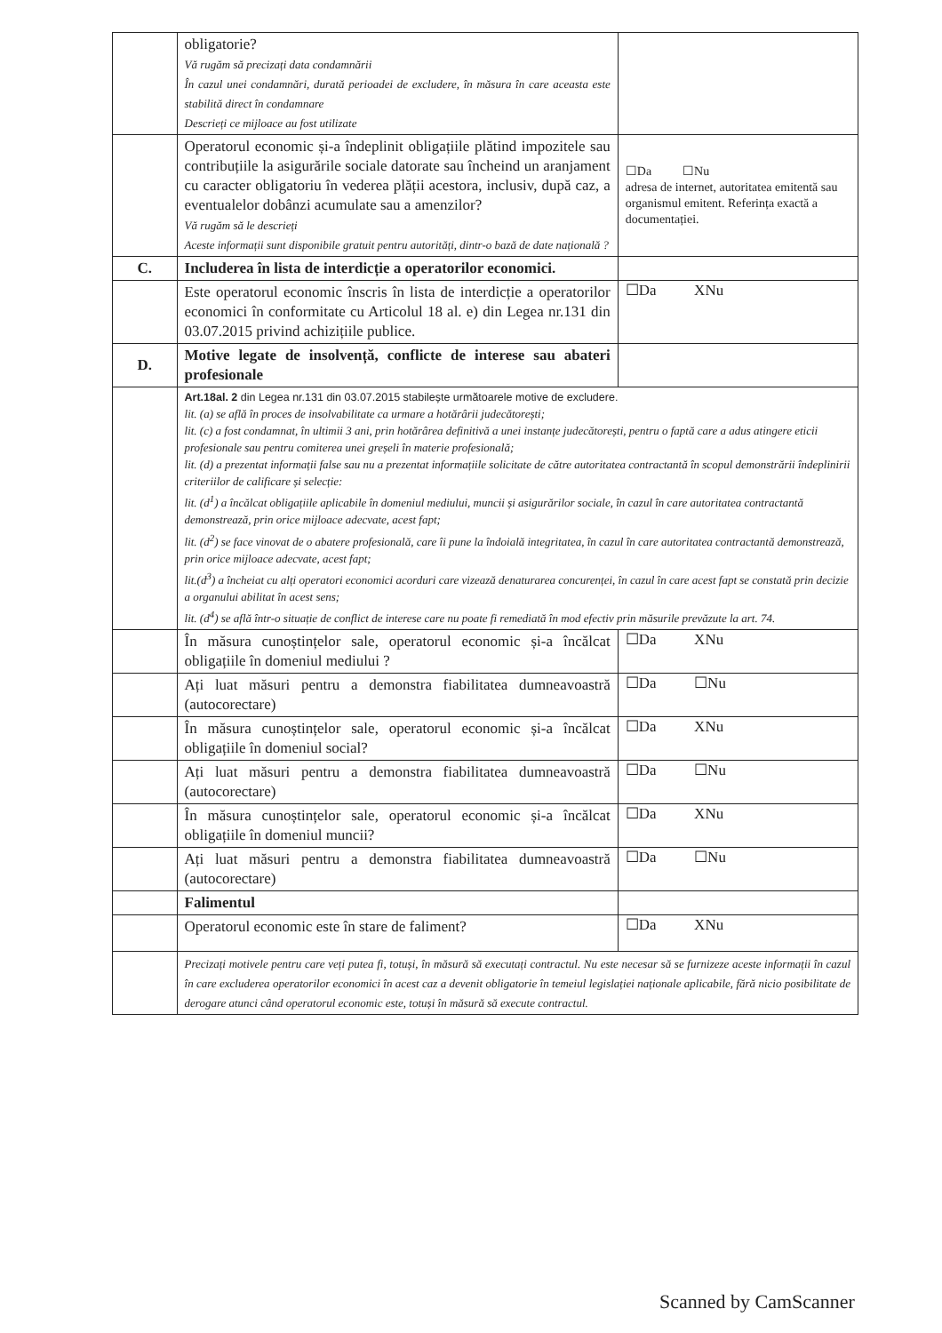| | obligatorie? Vă rugăm să precizați data condamnării În cazul unei condamnări, durată perioadei de excludere, în măsura în care aceasta este stabilită direct în condamnare Descrieți ce mijloace au fost utilizate | |
| | Operatorul economic și-a îndeplinit obligațiile plătind impozitele sau contribuțiile la asigurările sociale datorate sau încheind un aranjament cu caracter obligatoriu în vederea plății acestora, inclusiv, după caz, a eventualelor dobânzi acumulate sau a amenzilor? Vă rugăm să le descrieți Aceste informații sunt disponibile gratuit pentru autorități, dintr-o bază de date națională ? | ☐Da ☐Nu adresa de internet, autoritatea emitentă sau organismul emitent. Referința exactă a documentației. |
| C. | Includerea în lista de interdicție a operatorilor economici. | |
| | Este operatorul economic înscris în lista de interdicție a operatorilor economici în conformitate cu Articolul 18 al. e) din Legea nr.131 din 03.07.2015 privind achizițiile publice. | ☐Da XNu |
| D. | Motive legate de insolvență, conflicte de interese sau abateri profesionale | |
| | Art.18al. 2 din Legea nr.131 din 03.07.2015 stabilește următoarele motive de excludere. lit. (a) se află în proces de insolvabilitate ca urmare a hotărârii judecătorești; lit. (c) a fost condamnat, în ultimii 3 ani, prin hotărârea definitivă a unei instanțe judecătorești, pentru o faptă care a adus atingere eticii profesionale sau pentru comiterea unei greșeli în materie profesională; lit. (d) a prezentat informații false sau nu a prezentat informațiile solicitate de către autoritatea contractantă în scopul demonstrării îndeplinirii criteriilor de calificare și selecție: lit. (d<sup>1</sup>) a încălcat obligațiile aplicabile în domeniul mediului, muncii și asigurărilor sociale, în cazul în care autoritatea contractantă demonstrează, prin orice mijloace adecvate, acest fapt; lit. (d<sup>2</sup>) se face vinovat de o abatere profesională, care îi pune la îndoială integritatea, în cazul în care autoritatea contractantă demonstrează, prin orice mijloace adecvate, acest fapt; lit.(d<sup>3</sup>) a încheiat cu alți operatori economici acorduri care vizează denaturarea concurenței, în cazul în care acest fapt se constată prin decizie a organului abilitat în acest sens; lit. (d<sup>4</sup>) se află într-o situație de conflict de interese care nu poate fi remediată în mod efectiv prin măsurile prevăzute la art. 74. | |
| | În măsura cunoștințelor sale, operatorul economic și-a încălcat obligațiile în domeniul mediului ? | ☐Da XNu |
| | Ați luat măsuri pentru a demonstra fiabilitatea dumneavoastră (autocorectare) | ☐Da ☐Nu |
| | În măsura cunoștințelor sale, operatorul economic și-a încălcat obligațiile în domeniul social? | ☐Da XNu |
| | Ați luat măsuri pentru a demonstra fiabilitatea dumneavoastră (autocorectare) | ☐Da ☐Nu |
| | În măsura cunoștințelor sale, operatorul economic și-a încălcat obligațiile în domeniul muncii? | ☐Da XNu |
| | Ați luat măsuri pentru a demonstra fiabilitatea dumneavoastră (autocorectare) | ☐Da ☐Nu |
| | Falimentul | |
| | Operatorul economic este în stare de faliment? | ☐Da XNu |
| | Precizați motivele pentru care veți putea fi, totuși, în măsură să executați contractul. Nu este necesar să se furnizeze aceste informații în cazul în care excluderea operatorilor economici în acest caz a devenit obligatorie în temeiul legislației naționale aplicabile, fără nicio posibilitate de derogare atunci când operatorul economic este, totuși în măsură să execute contractul. | |
Scanned by CamScanner